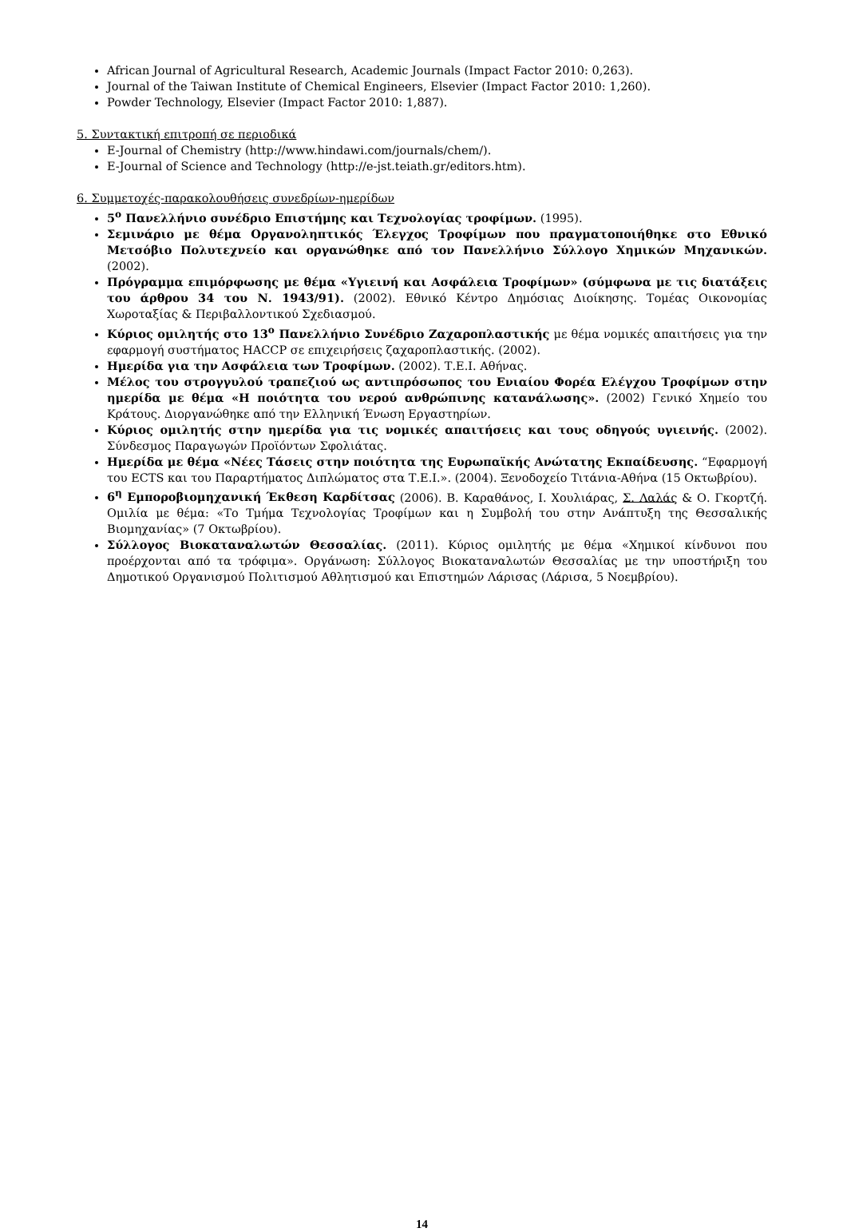African Journal of Agricultural Research, Academic Journals (Impact Factor 2010: 0,263).
Journal of the Taiwan Institute of Chemical Engineers, Elsevier (Impact Factor 2010: 1,260).
Powder Technology, Elsevier (Impact Factor 2010: 1,887).
5. Συντακτική επιτροπή σε περιοδικά
E-Journal of Chemistry (http://www.hindawi.com/journals/chem/).
E-Journal of Science and Technology (http://e-jst.teiath.gr/editors.htm).
6. Συμμετοχές-παρακολουθήσεις συνεδρίων-ημερίδων
5<sup>ο</sup> Πανελλήνιο συνέδριο Επιστήμης και Τεχνολογίας τροφίμων. (1995).
Σεμινάριο με θέμα Οργανοληπτικός Έλεγχος Τροφίμων που πραγματοποιήθηκε στο Εθνικό Μετσόβιο Πολυτεχνείο και οργανώθηκε από τον Πανελλήνιο Σύλλογο Χημικών Μηχανικών. (2002).
Πρόγραμμα επιμόρφωσης με θέμα «Υγιεινή και Ασφάλεια Τροφίμων» (σύμφωνα με τις διατάξεις του άρθρου 34 του Ν. 1943/91). (2002). Εθνικό Κέντρο Δημόσιας Διοίκησης. Τομέας Οικονομίας Χωροταξίας & Περιβαλλοντικού Σχεδιασμού.
Κύριος ομιλητής στο 13<sup>ο</sup> Πανελλήνιο Συνέδριο Ζαχαροπλαστικής με θέμα νομικές απαιτήσεις για την εφαρμογή συστήματος HACCP σε επιχειρήσεις ζαχαροπλαστικής. (2002).
Ημερίδα για την Ασφάλεια των Τροφίμων. (2002). Τ.Ε.Ι. Αθήνας.
Μέλος του στρογγυλού τραπεζιού ως αντιπρόσωπος του Ενιαίου Φορέα Ελέγχου Τροφίμων στην ημερίδα με θέμα «Η ποιότητα του νερού ανθρώπινης κατανάλωσης». (2002) Γενικό Χημείο του Κράτους. Διοργανώθηκε από την Ελληνική Ένωση Εργαστηρίων.
Κύριος ομιλητής στην ημερίδα για τις νομικές απαιτήσεις και τους οδηγούς υγιεινής. (2002). Σύνδεσμος Παραγωγών Προϊόντων Σφολιάτας.
Ημερίδα με θέμα «Νέες Τάσεις στην ποιότητα της Ευρωπαϊκής Ανώτατης Εκπαίδευσης. “Εφαρμογή του ECTS και του Παραρτήματος Διπλώματος στα Τ.Ε.Ι.». (2004). Ξενοδοχείο Τιτάνια-Αθήνα (15 Οκτωβρίου).
6<sup>η</sup> Εμποροβιομηχανική Έκθεση Καρδίτσας (2006). Β. Καραθάνος, Ι. Χουλιάρας, Σ. Λαλάς & Ο. Γκορτζή. Ομιλία με θέμα: «Το Τμήμα Τεχνολογίας Τροφίμων και η Συμβολή του στην Ανάπτυξη της Θεσσαλικής Βιομηχανίας» (7 Οκτωβρίου).
Σύλλογος Βιοκαταναλωτών Θεσσαλίας. (2011). Κύριος ομιλητής με θέμα «Χημικοί κίνδυνοι που προέρχονται από τα τρόφιμα». Οργάνωση: Σύλλογος Βιοκαταναλωτών Θεσσαλίας με την υποστήριξη του Δημοτικού Οργανισμού Πολιτισμού Αθλητισμού και Επιστημών Λάρισας (Λάρισα, 5 Νοεμβρίου).
14